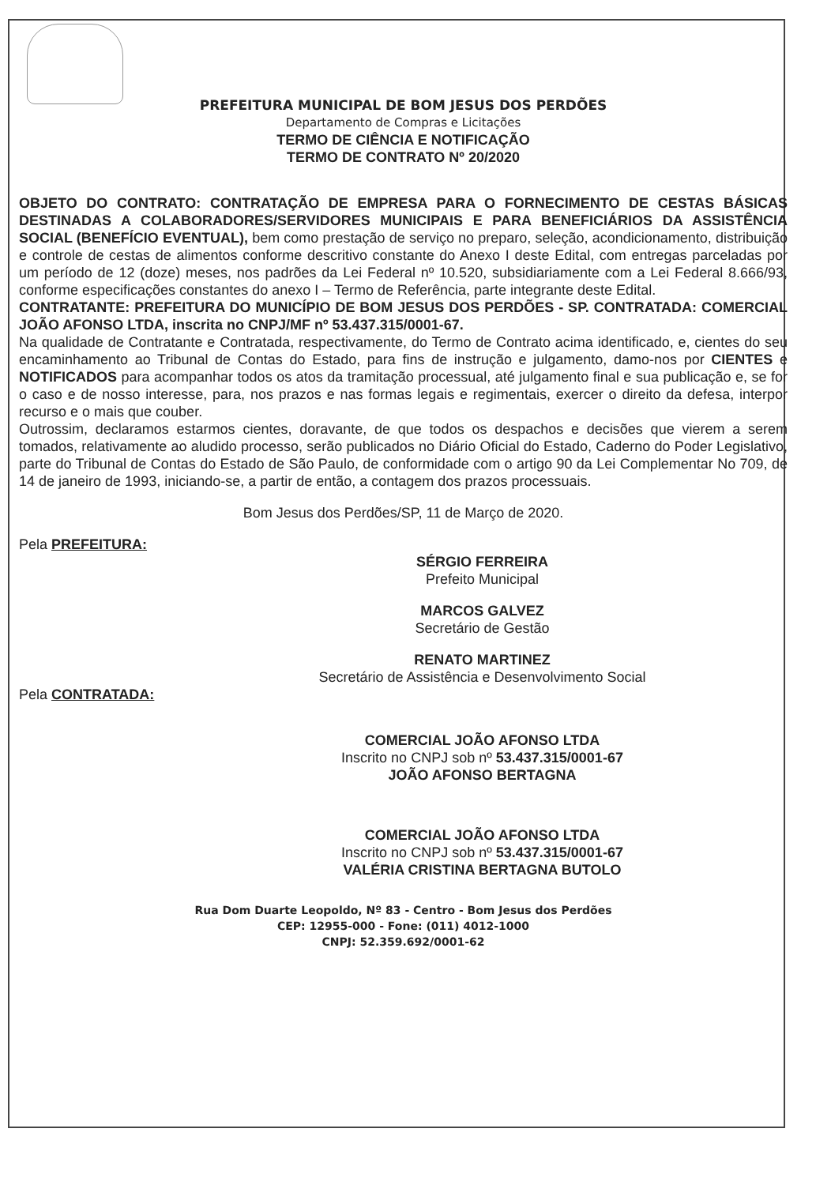PREFEITURA MUNICIPAL DE BOM JESUS DOS PERDÕES
Departamento de Compras e Licitações
TERMO DE CIÊNCIA E NOTIFICAÇÃO
TERMO DE CONTRATO Nº 20/2020
OBJETO DO CONTRATO: CONTRATAÇÃO DE EMPRESA PARA O FORNECIMENTO DE CESTAS BÁSICAS DESTINADAS A COLABORADORES/SERVIDORES MUNICIPAIS E PARA BENEFICIÁRIOS DA ASSISTÊNCIA SOCIAL (BENEFÍCIO EVENTUAL), bem como prestação de serviço no preparo, seleção, acondicionamento, distribuição e controle de cestas de alimentos conforme descritivo constante do Anexo I deste Edital, com entregas parceladas por um período de 12 (doze) meses, nos padrões da Lei Federal nº 10.520, subsidiariamente com a Lei Federal 8.666/93, conforme especificações constantes do anexo I – Termo de Referência, parte integrante deste Edital.
CONTRATANTE: PREFEITURA DO MUNICÍPIO DE BOM JESUS DOS PERDÕES - SP. CONTRATADA: COMERCIAL JOÃO AFONSO LTDA, inscrita no CNPJ/MF nº 53.437.315/0001-67.
Na qualidade de Contratante e Contratada, respectivamente, do Termo de Contrato acima identificado, e, cientes do seu encaminhamento ao Tribunal de Contas do Estado, para fins de instrução e julgamento, damo-nos por CIENTES e NOTIFICADOS para acompanhar todos os atos da tramitação processual, até julgamento final e sua publicação e, se for o caso e de nosso interesse, para, nos prazos e nas formas legais e regimentais, exercer o direito da defesa, interpor recurso e o mais que couber.
Outrossim, declaramos estarmos cientes, doravante, de que todos os despachos e decisões que vierem a serem tomados, relativamente ao aludido processo, serão publicados no Diário Oficial do Estado, Caderno do Poder Legislativo, parte do Tribunal de Contas do Estado de São Paulo, de conformidade com o artigo 90 da Lei Complementar No 709, de 14 de janeiro de 1993, iniciando-se, a partir de então, a contagem dos prazos processuais.
Bom Jesus dos Perdões/SP, 11 de Março de 2020.
Pela PREFEITURA:
SÉRGIO FERREIRA
Prefeito Municipal
MARCOS GALVEZ
Secretário de Gestão
RENATO MARTINEZ
Secretário de Assistência e Desenvolvimento Social
Pela CONTRATADA:
COMERCIAL JOÃO AFONSO LTDA
Inscrito no CNPJ sob nº 53.437.315/0001-67
JOÃO AFONSO BERTAGNA
COMERCIAL JOÃO AFONSO LTDA
Inscrito no CNPJ sob nº 53.437.315/0001-67
VALÉRIA CRISTINA BERTAGNA BUTOLO
Rua Dom Duarte Leopoldo, Nº 83 - Centro - Bom Jesus dos Perdões
CEP: 12955-000 - Fone: (011) 4012-1000
CNPJ: 52.359.692/0001-62